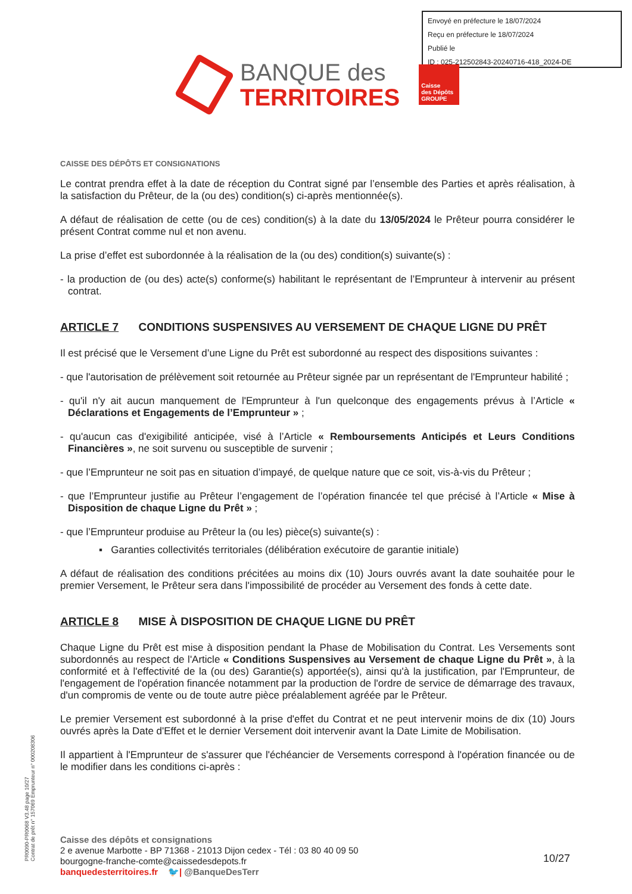Envoyé en préfecture le 18/07/2024
Reçu en préfecture le 18/07/2024
Publié le
ID : 025-212502843-20240716-418_2024-DE
BANQUE des
TERRITOIRES
Caisse
des Dépôts
GROUPE
CAISSE DES DÉPÔTS ET CONSIGNATIONS
Le contrat prendra effet à la date de réception du Contrat signé par l’ensemble des Parties et après réalisation, à la satisfaction du Prêteur, de la (ou des) condition(s) ci-après mentionnée(s).
A défaut de réalisation de cette (ou de ces) condition(s) à la date du 13/05/2024 le Prêteur pourra considérer le présent Contrat comme nul et non avenu.
La prise d’effet est subordonnée à la réalisation de la (ou des) condition(s) suivante(s) :
- la production de (ou des) acte(s) conforme(s) habilitant le représentant de l’Emprunteur à intervenir au présent contrat.
ARTICLE 7 CONDITIONS SUSPENSIVES AU VERSEMENT DE CHAQUE LIGNE DU PRÊT
Il est précisé que le Versement d’une Ligne du Prêt est subordonné au respect des dispositions suivantes :
- que l'autorisation de prélèvement soit retournée au Prêteur signée par un représentant de l'Emprunteur habilité ;
- qu'il n'y ait aucun manquement de l'Emprunteur à l'un quelconque des engagements prévus à l’Article « Déclarations et Engagements de l’Emprunteur » ;
- qu'aucun cas d'exigibilité anticipée, visé à l’Article « Remboursements Anticipés et Leurs Conditions Financières », ne soit survenu ou susceptible de survenir ;
- que l’Emprunteur ne soit pas en situation d’impayé, de quelque nature que ce soit, vis-à-vis du Prêteur ;
- que l’Emprunteur justifie au Prêteur l’engagement de l’opération financée tel que précisé à l’Article « Mise à Disposition de chaque Ligne du Prêt » ;
- que l’Emprunteur produise au Prêteur la (ou les) pièce(s) suivante(s) :
▪ Garanties collectivités territoriales (délibération exécutoire de garantie initiale)
A défaut de réalisation des conditions précitées au moins dix (10) Jours ouvrés avant la date souhaitée pour le premier Versement, le Prêteur sera dans l'impossibilité de procéder au Versement des fonds à cette date.
ARTICLE 8 MISE À DISPOSITION DE CHAQUE LIGNE DU PRÊT
Chaque Ligne du Prêt est mise à disposition pendant la Phase de Mobilisation du Contrat. Les Versements sont subordonnés au respect de l'Article « Conditions Suspensives au Versement de chaque Ligne du Prêt », à la conformité et à l'effectivité de la (ou des) Garantie(s) apportée(s), ainsi qu'à la justification, par l'Emprunteur, de l'engagement de l'opération financée notamment par la production de l'ordre de service de démarrage des travaux, d'un compromis de vente ou de toute autre pièce préalablement agréée par le Prêteur.
Le premier Versement est subordonné à la prise d'effet du Contrat et ne peut intervenir moins de dix (10) Jours ouvrés après la Date d'Effet et le dernier Versement doit intervenir avant la Date Limite de Mobilisation.
Il appartient à l'Emprunteur de s'assurer que l'échéancier de Versements correspond à l'opération financée ou de le modifier dans les conditions ci-après :
PR0090-PR0068 V3.48 page 10/27
Contrat de prêt n° 157069 Emprunteur n° 000208306
Caisse des dépôts et consignations
2 e avenue Marbotte - BP 71368 - 21013 Dijon cedex - Tél : 03 80 40 09 50
bourgogne-franche-comte@caissedesdepots.fr
banquedesterritoires.fr 🐦| @BanqueDesTerr
10/27